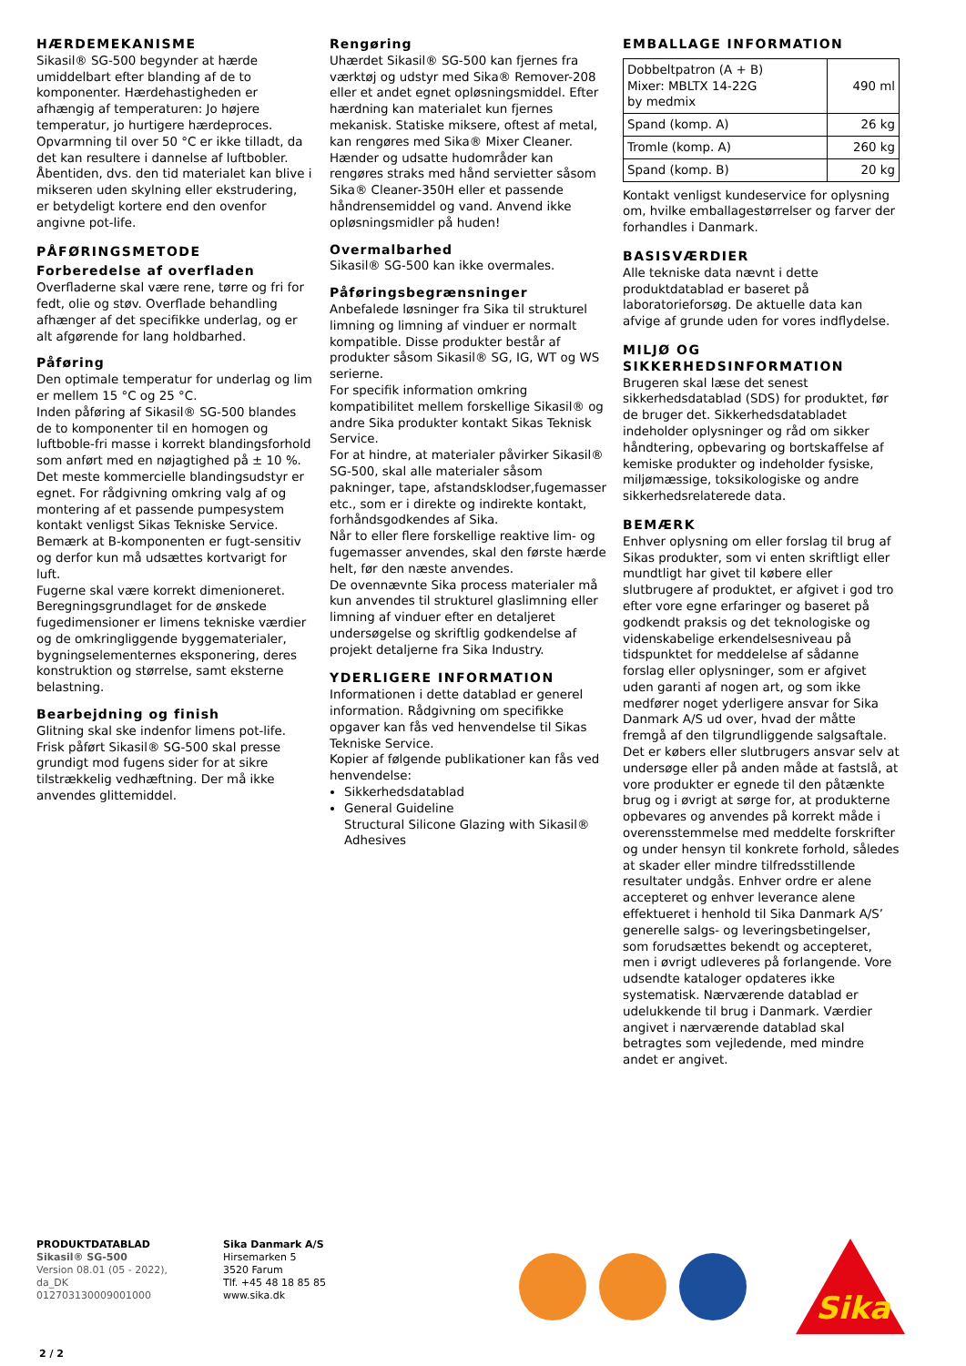HÆRDEMEKANISME
Sikasil® SG-500 begynder at hærde umiddelbart efter blanding af de to komponenter. Hærdehastigheden er afhængig af temperaturen: Jo højere temperatur, jo hurtigere hærdeproces. Opvarmning til over 50 °C er ikke tilladt, da det kan resultere i dannelse af luftbobler.
Åbentiden, dvs. den tid materialet kan blive i mikseren uden skylning eller ekstrudering, er betydeligt kortere end den ovenfor angivne pot-life.
PÅFØRINGSMETODE
Forberedelse af overfladen
Overfladerne skal være rene, tørre og fri for fedt, olie og støv. Overflade behandling afhænger af det specifikke underlag, og er alt afgørende for lang holdbarhed.
Påføring
Den optimale temperatur for underlag og lim er mellem 15 °C og 25 °C.
Inden påføring af Sikasil® SG-500 blandes de to komponenter til en homogen og luftboble-fri masse i korrekt blandingsforhold som anført med en nøjagtighed på ± 10 %. Det meste kommercielle blandingsudstyr er egnet. For rådgivning omkring valg af og montering af et passende pumpesystem kontakt venligst Sikas Tekniske Service.
Bemærk at B-komponenten er fugt-sensitiv og derfor kun må udsættes kortvarigt for luft.
Fugerne skal være korrekt dimenioneret. Beregningsgrundlaget for de ønskede fugedimensioner er limens tekniske værdier og de omkringliggende byggematerialer, bygningselementernes eksponering, deres konstruktion og størrelse, samt eksterne belastning.
Bearbejdning og finish
Glitning skal ske indenfor limens pot-life. Frisk påført Sikasil® SG-500 skal presse grundigt mod fugens sider for at sikre tilstrækkelig vedhæftning. Der må ikke anvendes glittemiddel.
Rengøring
Uhærdet Sikasil® SG-500 kan fjernes fra værktøj og udstyr med Sika® Remover-208 eller et andet egnet opløsningsmiddel. Efter hærdning kan materialet kun fjernes mekanisk. Statiske miksere, oftest af metal, kan rengøres med Sika® Mixer Cleaner. Hænder og udsatte hudområder kan rengøres straks med hånd servietter såsom Sika® Cleaner-350H eller et passende håndrensemiddel og vand. Anvend ikke opløsningsmidler på huden!
Overmalbarhed
Sikasil® SG-500 kan ikke overmales.
Påføringsbegrænsninger
Anbefalede løsninger fra Sika til strukturel limning og limning af vinduer er normalt kompatible. Disse produkter består af produkter såsom Sikasil® SG, IG, WT og WS serierne.
For specifik information omkring kompatibilitet mellem forskellige Sikasil® og andre Sika produkter kontakt Sikas Teknisk Service.
For at hindre, at materialer påvirker Sikasil® SG-500, skal alle materialer såsom pakninger, tape, afstandsklodser,fugemasser etc., som er i direkte og indirekte kontakt, forhåndsgodkendes af Sika.
Når to eller flere forskellige reaktive lim- og fugemasser anvendes, skal den første hærde helt, før den næste anvendes.
De ovennævnte Sika process materialer må kun anvendes til strukturel glaslimning eller limning af vinduer efter en detaljeret undersøgelse og skriftlig godkendelse af projekt detaljerne fra Sika Industry.
YDERLIGERE INFORMATION
Informationen i dette datablad er generel information. Rådgivning om specifikke opgaver kan fås ved henvendelse til Sikas Tekniske Service.
Kopier af følgende publikationer kan fås ved henvendelse:
Sikkerhedsdatablad
General Guideline
Structural Silicone Glazing with Sikasil® Adhesives
EMBALLAGE INFORMATION
| Dobbeltpatron (A + B) Mixer: MBLTX 14-22G by medmix | 490 ml |
| Spand (komp. A) | 26 kg |
| Tromle (komp. A) | 260 kg |
| Spand (komp. B) | 20 kg |
Kontakt venligst kundeservice for oplysning om, hvilke emballagestørrelser og farver der forhandles i Danmark.
BASISVÆRDIER
Alle tekniske data nævnt i dette produktdatablad er baseret på laboratorieforsøg. De aktuelle data kan afvige af grunde uden for vores indflydelse.
MILJØ OG SIKKERHEDSINFORMATION
Brugeren skal læse det senest sikkerhedsdatablad (SDS) for produktet, før de bruger det. Sikkerhedsdatabladet indeholder oplysninger og råd om sikker håndtering, opbevaring og bortskaffelse af kemiske produkter og indeholder fysiske, miljømæssige, toksikologiske og andre sikkerhedsrelaterede data.
BEMÆRK
Enhver oplysning om eller forslag til brug af Sikas produkter, som vi enten skriftligt eller mundtligt har givet til købere eller slutbrugere af produktet, er afgivet i god tro efter vore egne erfaringer og baseret på godkendt praksis og det teknologiske og videnskabelige erkendelsesniveau på tidspunktet for meddelelse af sådanne forslag eller oplysninger, som er afgivet uden garanti af nogen art, og som ikke medfører noget yderligere ansvar for Sika Danmark A/S ud over, hvad der måtte fremgå af den tilgrundliggende salgsaftale. Det er købers eller slutbrugers ansvar selv at undersøge eller på anden måde at fastslå, at vore produkter er egnede til den påtænkte brug og i øvrigt at sørge for, at produkterne opbevares og anvendes på korrekt måde i overensstemmelse med meddelte forskrifter og under hensyn til konkrete forhold, således at skader eller mindre tilfredsstillende resultater undgås. Enhver ordre er alene accepteret og enhver leverance alene effektueret i henhold til Sika Danmark A/S’ generelle salgs- og leveringsbetingelser, som forudsættes bekendt og accepteret, men i øvrigt udleveres på forlangende. Vore udsendte kataloger opdateres ikke systematisk. Nærværende datablad er udelukkende til brug i Danmark. Værdier angivet i nærværende datablad skal betragtes som vejledende, med mindre andet er angivet.
PRODUKTDATABLAD
Sikasil® SG-500
Version 08.01 (05 - 2022), da_DK
012703130009001000
Sika Danmark A/S
Hirsemarken 5
3520 Farum
Tlf. +45 48 18 85 85
www.sika.dk
Sika
2 / 2